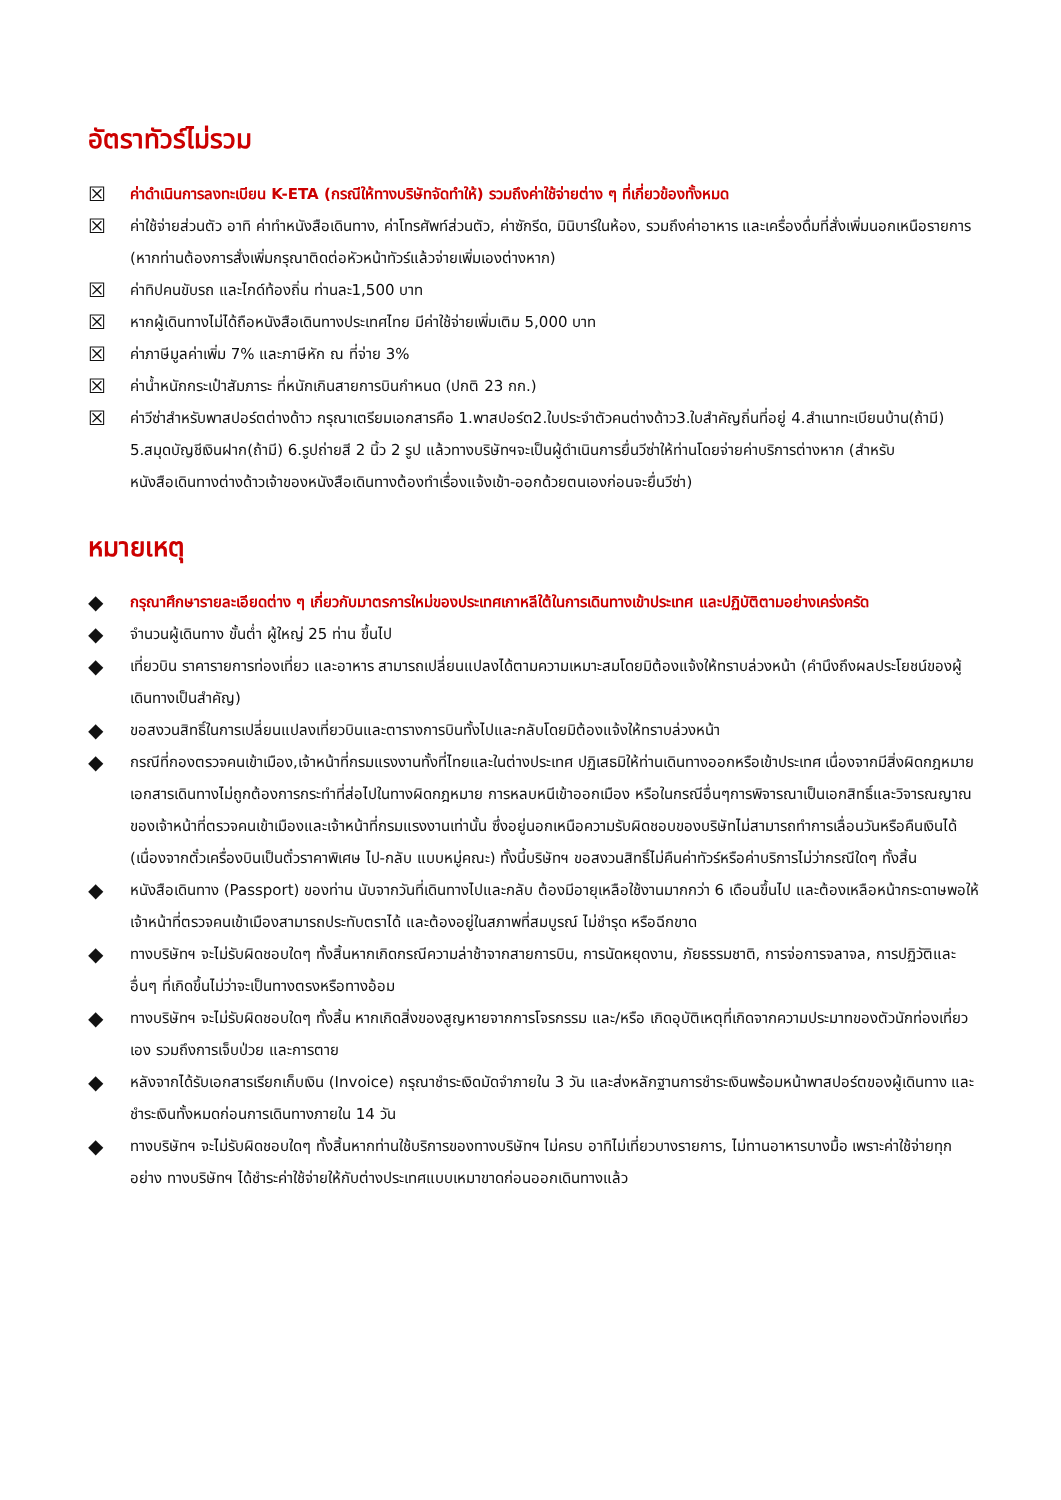อัตราทัวร์ไม่รวม
☒ ค่าดำเนินการลงทะเบียน K-ETA (กรณีให้ทางบริษัทจัดทำให้) รวมถึงค่าใช้จ่ายต่าง ๆ ที่เกี่ยวข้องทั้งหมด
☒ ค่าใช้จ่ายส่วนตัว อาทิ ค่าทำหนังสือเดินทาง, ค่าโทรศัพท์ส่วนตัว, ค่าซักรีด, มินิบาร์ในห้อง, รวมถึงค่าอาหาร และเครื่องดื่มที่สั่งเพิ่มนอกเหนือรายการ (หากท่านต้องการสั่งเพิ่มกรุณาติดต่อหัวหน้าทัวร์แล้วจ่ายเพิ่มเองต่างหาก)
☒ ค่าทิปคนขับรถ และไกด์ท้องถิ่น ท่านละ1,500 บาท
☒ หากผู้เดินทางไม่ได้ถือหนังสือเดินทางประเทศไทย มีค่าใช้จ่ายเพิ่มเติม 5,000 บาท
☒ ค่าภาษีมูลค่าเพิ่ม 7% และภาษีหัก ณ ที่จ่าย 3%
☒ ค่าน้ำหนักกระเป๋าสัมภาระ ที่หนักเกินสายการบินกำหนด (ปกติ 23 กก.)
☒ ค่าวีซ่าสำหรับพาสปอร์ตต่างด้าว กรุณาเตรียมเอกสารคือ 1.พาสปอร์ต2.ใบประจำตัวคนต่างด้าว3.ใบสำคัญถิ่นที่อยู่ 4.สำเนาทะเบียนบ้าน(ถ้ามี) 5.สมุดบัญชีเงินฝาก(ถ้ามี) 6.รูปถ่ายสี 2 นิ้ว 2 รูป แล้วทางบริษัทฯจะเป็นผู้ดำเนินการยื่นวีซ่าให้ท่านโดยจ่ายค่าบริการต่างหาก (สำหรับหนังสือเดินทางต่างด้าวเจ้าของหนังสือเดินทางต้องทำเรื่องแจ้งเข้า-ออกด้วยตนเองก่อนจะยื่นวีซ่า)
หมายเหตุ
◆ กรุณาศึกษารายละเอียดต่าง ๆ เกี่ยวกับมาตรการใหม่ของประเทศเกาหลีใต้ในการเดินทางเข้าประเทศ และปฏิบัติตามอย่างเคร่งครัด
◆ จำนวนผู้เดินทาง ขั้นต่ำ ผู้ใหญ่ 25 ท่าน ขึ้นไป
◆ เที่ยวบิน ราคารายการท่องเที่ยว และอาหาร สามารถเปลี่ยนแปลงได้ตามความเหมาะสมโดยมิต้องแจ้งให้ทราบล่วงหน้า (คำนึงถึงผลประโยชน์ของผู้เดินทางเป็นสำคัญ)
◆ ขอสงวนสิทธิ์ในการเปลี่ยนแปลงเที่ยวบินและตารางการบินทั้งไปและกลับโดยมิต้องแจ้งให้ทราบล่วงหน้า
◆ กรณีที่กองตรวจคนเข้าเมือง,เจ้าหน้าที่กรมแรงงานทั้งที่ไทยและในต่างประเทศ ปฏิเสธมิให้ท่านเดินทางออกหรือเข้าประเทศ เนื่องจากมีสิ่งผิดกฎหมาย เอกสารเดินทางไม่ถูกต้องการกระทำที่ส่อไปในทางผิดกฎหมาย การหลบหนีเข้าออกเมือง หรือในกรณีอื่นๆการพิจารณาเป็นเอกสิทธิ์และวิจารณญาณของเจ้าหน้าที่ตรวจคนเข้าเมืองและเจ้าหน้าที่กรมแรงงานเท่านั้น ซึ่งอยู่นอกเหนือความรับผิดชอบของบริษัทไม่สามารถทำการเลื่อนวันหรือคืนเงินได้ (เนื่องจากตั๋วเครื่องบินเป็นตั๋วราคาพิเศษ ไป-กลับ แบบหมู่คณะ) ทั้งนี้บริษัทฯ ขอสงวนสิทธิ์ไม่คืนค่าทัวร์หรือค่าบริการไม่ว่ากรณีใดๆ ทั้งสิ้น
◆ หนังสือเดินทาง (Passport) ของท่าน นับจากวันที่เดินทางไปและกลับ ต้องมีอายุเหลือใช้งานมากกว่า 6 เดือนขึ้นไป และต้องเหลือหน้ากระดาษพอให้เจ้าหน้าที่ตรวจคนเข้าเมืองสามารถประทับตราได้ และต้องอยู่ในสภาพที่สมบูรณ์ ไม่ชำรุด หรือฉีกขาด
◆ ทางบริษัทฯ จะไม่รับผิดชอบใดๆ ทั้งสิ้นหากเกิดกรณีความล่าช้าจากสายการบิน, การนัดหยุดงาน, ภัยธรรมชาติ, การจ่อการจลาจล, การปฏิวัติและอื่นๆ ที่เกิดขึ้นไม่ว่าจะเป็นทางตรงหรือทางอ้อม
◆ ทางบริษัทฯ จะไม่รับผิดชอบใดๆ ทั้งสิ้น หากเกิดสิ่งของสูญหายจากการโจรกรรม และ/หรือ เกิดอุบัติเหตุที่เกิดจากความประมาทของตัวนักท่องเที่ยวเอง รวมถึงการเจ็บป่วย และการตาย
◆ หลังจากได้รับเอกสารเรียกเก็บเงิน (Invoice) กรุณาชำระเงิดมัดจำภายใน 3 วัน และส่งหลักฐานการชำระเงินพร้อมหน้าพาสปอร์ตของผู้เดินทาง และชำระเงินทั้งหมดก่อนการเดินทางภายใน 14 วัน
◆ ทางบริษัทฯ จะไม่รับผิดชอบใดๆ ทั้งสิ้นหากท่านใช้บริการของทางบริษัทฯ ไม่ครบ อาทิไม่เที่ยวบางรายการ, ไม่ทานอาหารบางมื้อ เพราะค่าใช้จ่ายทุกอย่าง ทางบริษัทฯ ได้ชำระค่าใช้จ่ายให้กับต่างประเทศแบบเหมาขาดก่อนออกเดินทางแล้ว